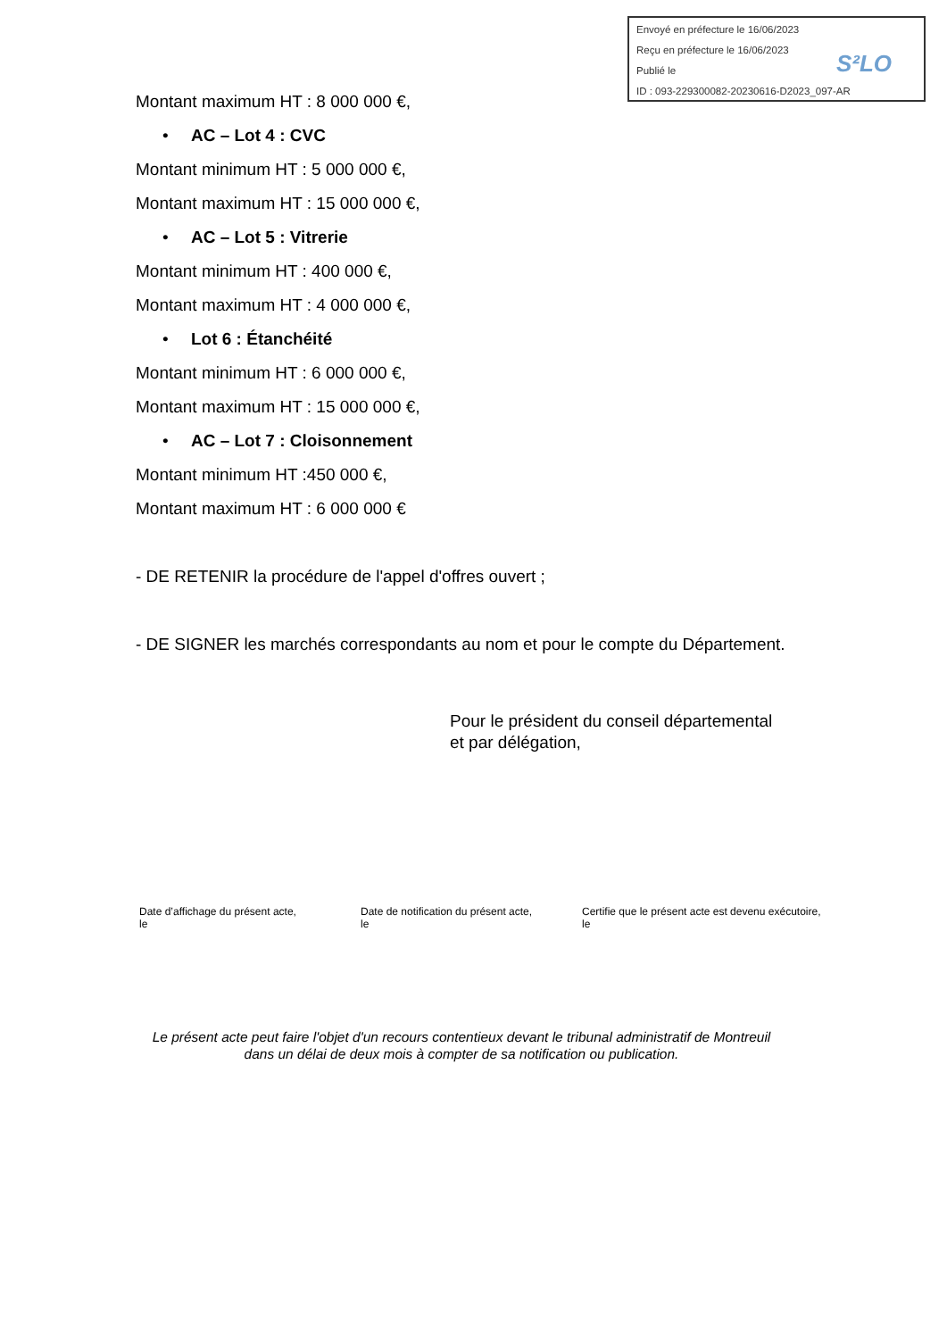Envoyé en préfecture le 16/06/2023
Reçu en préfecture le 16/06/2023
Publié le
ID : 093-229300082-20230616-D2023_097-AR
S²LO
Montant maximum HT : 8 000 000 €,
• AC – Lot 4 : CVC
Montant minimum HT : 5 000 000 €,
Montant maximum HT : 15 000 000 €,
• AC – Lot 5 : Vitrerie
Montant minimum HT : 400 000 €,
Montant maximum HT : 4 000 000 €,
• Lot 6 : Étanchéité
Montant minimum HT : 6 000 000 €,
Montant maximum HT : 15 000 000 €,
• AC – Lot 7 : Cloisonnement
Montant minimum HT :450 000 €,
Montant maximum HT : 6 000 000 €
- DE RETENIR la procédure de l'appel d'offres ouvert ;
- DE SIGNER les marchés correspondants au nom et pour le compte du Département.
Pour le président du conseil départemental
et par délégation,
Date d’affichage du présent acte,
le
Date de notification du présent acte,
le
Certifie que le présent acte est devenu exécutoire,
le
Le présent acte peut faire l'objet d'un recours contentieux devant le tribunal administratif de Montreuil dans un délai de deux mois à compter de sa notification ou publication.